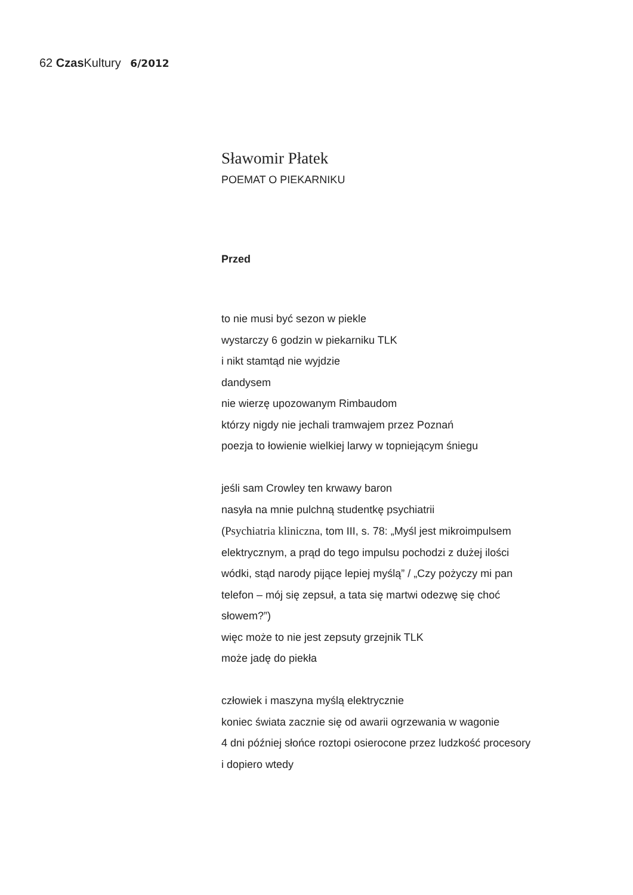62 Czas Kultury 6/2012
Sławomir Płatek
POEMAT O PIEKARNIKU
Przed
to nie musi być sezon w piekle
wystarczy 6 godzin w piekarniku TLK
i nikt stamtąd nie wyjdzie
dandysem
nie wierzę upozowanym Rimbaudom
którzy nigdy nie jechali tramwajem przez Poznań
poezja to łowienie wielkiej larwy w topniejącym śniegu
jeśli sam Crowley ten krwawy baron
nasyła na mnie pulchną studentkę psychiatrii
(Psychiatria kliniczna, tom III, s. 78: „Myśl jest mikroimpulsem
elektrycznym, a prąd do tego impulsu pochodzi z dużej ilości
wódki, stąd narody pijące lepiej myślą” / „Czy pożyczy mi pan
telefon – mój się zepsuł, a tata się martwi odezwę się choć
słowem?”)
więc może to nie jest zepsuty grzejnik TLK
może jadę do piekła
człowiek i maszyna myślą elektrycznie
koniec świata zacznie się od awarii ogrzewania w wagonie
4 dni później słońce roztopi osierocone przez ludzkość procesory
i dopiero wtedy